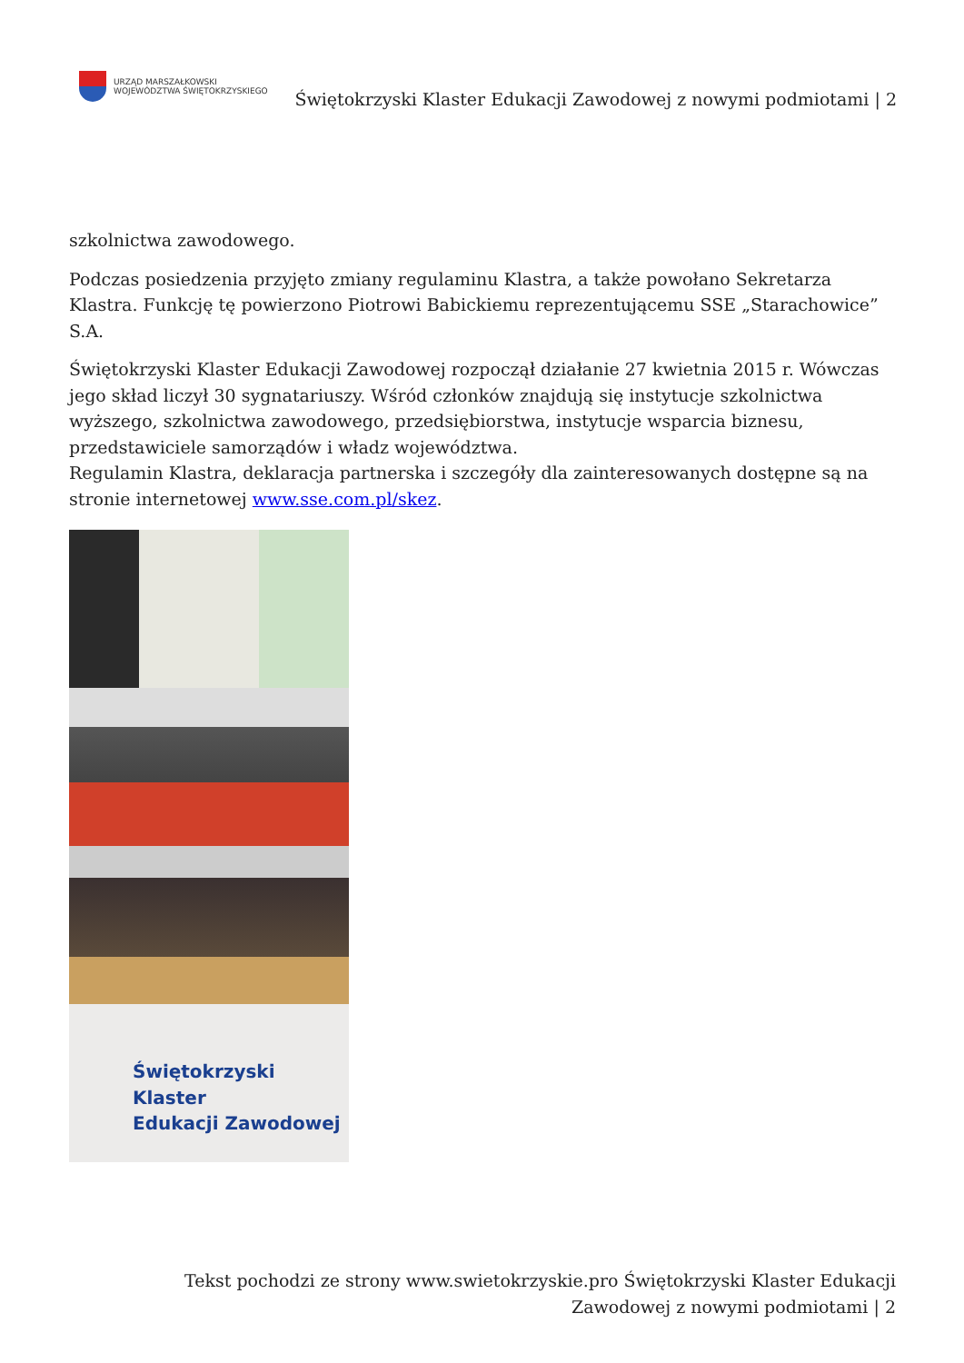URZĄD MARSZAŁKOWSKI
WOJEWÓDZTWA ŚWIĘTOKRZYSKIEGO
Świętokrzyski Klaster Edukacji Zawodowej z nowymi podmiotami | 2
szkolnictwa zawodowego.
Podczas posiedzenia przyjęto zmiany regulaminu Klastra, a także powołano Sekretarza Klastra. Funkcję tę powierzono Piotrowi Babickiemu reprezentującemu SSE „Starachowice” S.A.
Świętokrzyski Klaster Edukacji Zawodowej rozpoczął działanie 27 kwietnia 2015 r. Wówczas jego skład liczył 30 sygnatariuszy. Wśród członków znajdują się instytucje szkolnictwa wyższego, szkolnictwa zawodowego, przedsiębiorstwa, instytucje wsparcia biznesu, przedstawiciele samorządów i władz województwa.
Regulamin Klastra, deklaracja partnerska i szczegóły dla zainteresowanych dostępne są na stronie internetowej www.sse.com.pl/skez.
Świętokrzyski Klaster
Edukacji Zawodowej
Tekst pochodzi ze strony www.swietokrzyskie.pro Świętokrzyski Klaster Edukacji Zawodowej z nowymi podmiotami | 2